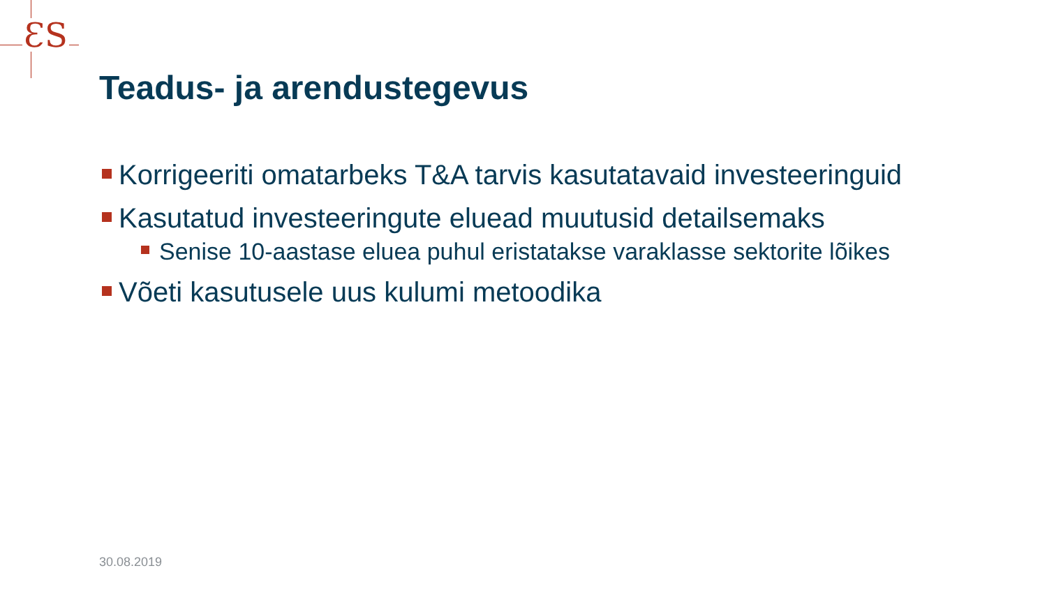ƐS
Teadus- ja arendustegevus
Korrigeeriti omatarbeks T&A tarvis kasutatavaid investeeringuid
Kasutatud investeeringute eluead muutusid detailsemaks
Senise 10-aastase eluea puhul eristatakse varaklasse sektorite lõikes
Võeti kasutusele uus kulumi metoodika
30.08.2019